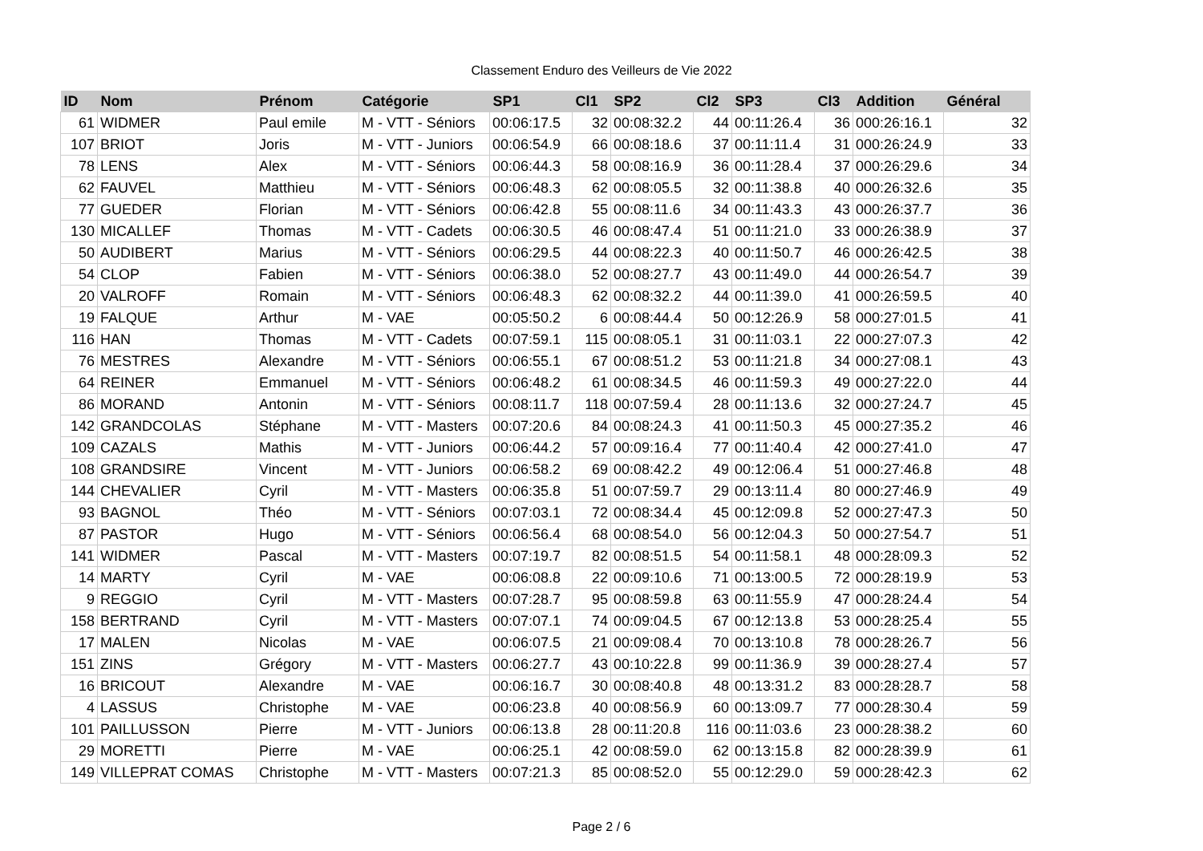Classement Enduro des Veilleurs de Vie 2022
| ID | Nom | Prénom | Catégorie | SP1 | Cl1 | SP2 | Cl2 | SP3 | Cl3 | Addition | Général |
| --- | --- | --- | --- | --- | --- | --- | --- | --- | --- | --- | --- |
| 61 | WIDMER | Paul emile | M - VTT - Séniors | 00:06:17.5 | 32 | 00:08:32.2 | 44 | 00:11:26.4 | 36 | 000:26:16.1 | 32 |
| 107 | BRIOT | Joris | M - VTT - Juniors | 00:06:54.9 | 66 | 00:08:18.6 | 37 | 00:11:11.4 | 31 | 000:26:24.9 | 33 |
| 78 | LENS | Alex | M - VTT - Séniors | 00:06:44.3 | 58 | 00:08:16.9 | 36 | 00:11:28.4 | 37 | 000:26:29.6 | 34 |
| 62 | FAUVEL | Matthieu | M - VTT - Séniors | 00:06:48.3 | 62 | 00:08:05.5 | 32 | 00:11:38.8 | 40 | 000:26:32.6 | 35 |
| 77 | GUEDER | Florian | M - VTT - Séniors | 00:06:42.8 | 55 | 00:08:11.6 | 34 | 00:11:43.3 | 43 | 000:26:37.7 | 36 |
| 130 | MICALLEF | Thomas | M - VTT - Cadets | 00:06:30.5 | 46 | 00:08:47.4 | 51 | 00:11:21.0 | 33 | 000:26:38.9 | 37 |
| 50 | AUDIBERT | Marius | M - VTT - Séniors | 00:06:29.5 | 44 | 00:08:22.3 | 40 | 00:11:50.7 | 46 | 000:26:42.5 | 38 |
| 54 | CLOP | Fabien | M - VTT - Séniors | 00:06:38.0 | 52 | 00:08:27.7 | 43 | 00:11:49.0 | 44 | 000:26:54.7 | 39 |
| 20 | VALROFF | Romain | M - VTT - Séniors | 00:06:48.3 | 62 | 00:08:32.2 | 44 | 00:11:39.0 | 41 | 000:26:59.5 | 40 |
| 19 | FALQUE | Arthur | M - VAE | 00:05:50.2 | 6 | 00:08:44.4 | 50 | 00:12:26.9 | 58 | 000:27:01.5 | 41 |
| 116 | HAN | Thomas | M - VTT - Cadets | 00:07:59.1 | 115 | 00:08:05.1 | 31 | 00:11:03.1 | 22 | 000:27:07.3 | 42 |
| 76 | MESTRES | Alexandre | M - VTT - Séniors | 00:06:55.1 | 67 | 00:08:51.2 | 53 | 00:11:21.8 | 34 | 000:27:08.1 | 43 |
| 64 | REINER | Emmanuel | M - VTT - Séniors | 00:06:48.2 | 61 | 00:08:34.5 | 46 | 00:11:59.3 | 49 | 000:27:22.0 | 44 |
| 86 | MORAND | Antonin | M - VTT - Séniors | 00:08:11.7 | 118 | 00:07:59.4 | 28 | 00:11:13.6 | 32 | 000:27:24.7 | 45 |
| 142 | GRANDCOLAS | Stéphane | M - VTT - Masters | 00:07:20.6 | 84 | 00:08:24.3 | 41 | 00:11:50.3 | 45 | 000:27:35.2 | 46 |
| 109 | CAZALS | Mathis | M - VTT - Juniors | 00:06:44.2 | 57 | 00:09:16.4 | 77 | 00:11:40.4 | 42 | 000:27:41.0 | 47 |
| 108 | GRANDSIRE | Vincent | M - VTT - Juniors | 00:06:58.2 | 69 | 00:08:42.2 | 49 | 00:12:06.4 | 51 | 000:27:46.8 | 48 |
| 144 | CHEVALIER | Cyril | M - VTT - Masters | 00:06:35.8 | 51 | 00:07:59.7 | 29 | 00:13:11.4 | 80 | 000:27:46.9 | 49 |
| 93 | BAGNOL | Théo | M - VTT - Séniors | 00:07:03.1 | 72 | 00:08:34.4 | 45 | 00:12:09.8 | 52 | 000:27:47.3 | 50 |
| 87 | PASTOR | Hugo | M - VTT - Séniors | 00:06:56.4 | 68 | 00:08:54.0 | 56 | 00:12:04.3 | 50 | 000:27:54.7 | 51 |
| 141 | WIDMER | Pascal | M - VTT - Masters | 00:07:19.7 | 82 | 00:08:51.5 | 54 | 00:11:58.1 | 48 | 000:28:09.3 | 52 |
| 14 | MARTY | Cyril | M - VAE | 00:06:08.8 | 22 | 00:09:10.6 | 71 | 00:13:00.5 | 72 | 000:28:19.9 | 53 |
| 9 | REGGIO | Cyril | M - VTT - Masters | 00:07:28.7 | 95 | 00:08:59.8 | 63 | 00:11:55.9 | 47 | 000:28:24.4 | 54 |
| 158 | BERTRAND | Cyril | M - VTT - Masters | 00:07:07.1 | 74 | 00:09:04.5 | 67 | 00:12:13.8 | 53 | 000:28:25.4 | 55 |
| 17 | MALEN | Nicolas | M - VAE | 00:06:07.5 | 21 | 00:09:08.4 | 70 | 00:13:10.8 | 78 | 000:28:26.7 | 56 |
| 151 | ZINS | Grégory | M - VTT - Masters | 00:06:27.7 | 43 | 00:10:22.8 | 99 | 00:11:36.9 | 39 | 000:28:27.4 | 57 |
| 16 | BRICOUT | Alexandre | M - VAE | 00:06:16.7 | 30 | 00:08:40.8 | 48 | 00:13:31.2 | 83 | 000:28:28.7 | 58 |
| 4 | LASSUS | Christophe | M - VAE | 00:06:23.8 | 40 | 00:08:56.9 | 60 | 00:13:09.7 | 77 | 000:28:30.4 | 59 |
| 101 | PAILLUSSON | Pierre | M - VTT - Juniors | 00:06:13.8 | 28 | 00:11:20.8 | 116 | 00:11:03.6 | 23 | 000:28:38.2 | 60 |
| 29 | MORETTI | Pierre | M - VAE | 00:06:25.1 | 42 | 00:08:59.0 | 62 | 00:13:15.8 | 82 | 000:28:39.9 | 61 |
| 149 | VILLEPRAT COMAS | Christophe | M - VTT - Masters | 00:07:21.3 | 85 | 00:08:52.0 | 55 | 00:12:29.0 | 59 | 000:28:42.3 | 62 |
Page 2 / 6